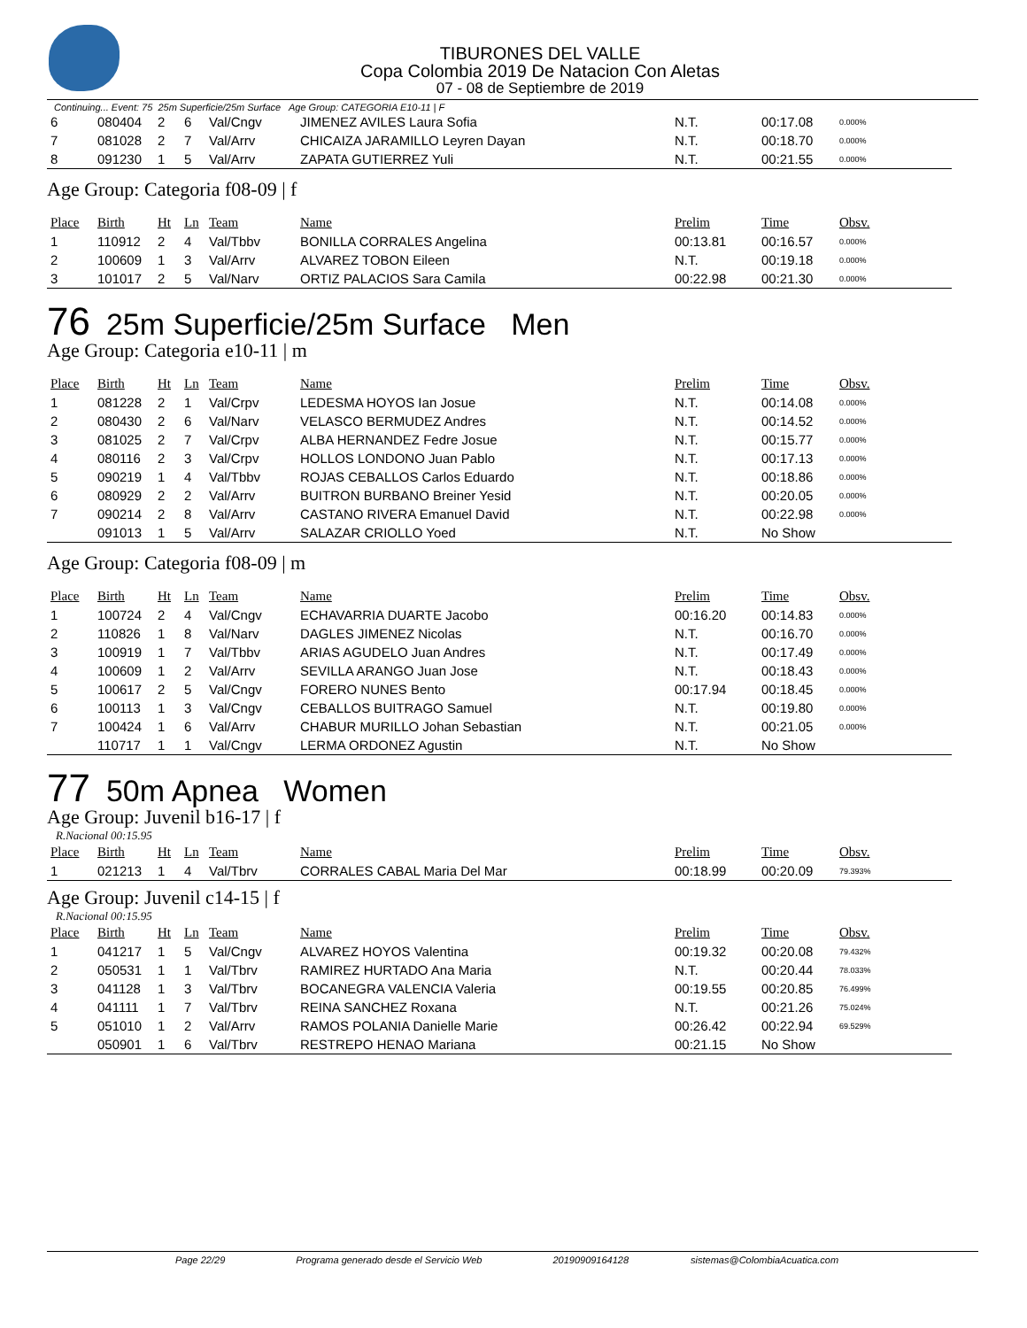TIBURONES DEL VALLE
Copa Colombia 2019 De Natacion Con Aletas
07 - 08 de Septiembre de 2019
Continuing... Event: 75 25m Superficie/25m Surface Age Group: CATEGORIA E10-11 | F
| 6 | 080404 | 2 | 6 | Val/Cngv | JIMENEZ AVILES Laura Sofia | N.T. | 00:17.08 | 0.000% |
| 7 | 081028 | 2 | 7 | Val/Arrv | CHICAIZA JARAMILLO Leyren Dayan | N.T. | 00:18.70 | 0.000% |
| 8 | 091230 | 1 | 5 | Val/Arrv | ZAPATA GUTIERREZ Yuli | N.T. | 00:21.55 | 0.000% |
Age Group: Categoria f08-09 | f
| Place | Birth | Ht | Ln | Team | Name | Prelim | Time | Obsv. |
| --- | --- | --- | --- | --- | --- | --- | --- | --- |
| 1 | 110912 | 2 | 4 | Val/Tbbv | BONILLA CORRALES Angelina | 00:13.81 | 00:16.57 | 0.000% |
| 2 | 100609 | 1 | 3 | Val/Arrv | ALVAREZ TOBON Eileen | N.T. | 00:19.18 | 0.000% |
| 3 | 101017 | 2 | 5 | Val/Narv | ORTIZ PALACIOS Sara Camila | 00:22.98 | 00:21.30 | 0.000% |
76 25m Superficie/25m Surface Men
Age Group: Categoria e10-11 | m
| Place | Birth | Ht | Ln | Team | Name | Prelim | Time | Obsv. |
| --- | --- | --- | --- | --- | --- | --- | --- | --- |
| 1 | 081228 | 2 | 1 | Val/Crpv | LEDESMA HOYOS Ian Josue | N.T. | 00:14.08 | 0.000% |
| 2 | 080430 | 2 | 6 | Val/Narv | VELASCO BERMUDEZ Andres | N.T. | 00:14.52 | 0.000% |
| 3 | 081025 | 2 | 7 | Val/Crpv | ALBA HERNANDEZ Fedre Josue | N.T. | 00:15.77 | 0.000% |
| 4 | 080116 | 2 | 3 | Val/Crpv | HOLLOS LONDONO Juan Pablo | N.T. | 00:17.13 | 0.000% |
| 5 | 090219 | 1 | 4 | Val/Tbbv | ROJAS CEBALLOS Carlos Eduardo | N.T. | 00:18.86 | 0.000% |
| 6 | 080929 | 2 | 2 | Val/Arrv | BUITRON BURBANO Breiner Yesid | N.T. | 00:20.05 | 0.000% |
| 7 | 090214 | 2 | 8 | Val/Arrv | CASTANO RIVERA Emanuel David | N.T. | 00:22.98 | 0.000% |
| | 091013 | 1 | 5 | Val/Arrv | SALAZAR CRIOLLO Yoed | N.T. | No Show | |
Age Group: Categoria f08-09 | m
| Place | Birth | Ht | Ln | Team | Name | Prelim | Time | Obsv. |
| --- | --- | --- | --- | --- | --- | --- | --- | --- |
| 1 | 100724 | 2 | 4 | Val/Cngv | ECHAVARRIA DUARTE Jacobo | 00:16.20 | 00:14.83 | 0.000% |
| 2 | 110826 | 1 | 8 | Val/Narv | DAGLES JIMENEZ Nicolas | N.T. | 00:16.70 | 0.000% |
| 3 | 100919 | 1 | 7 | Val/Tbbv | ARIAS AGUDELO Juan Andres | N.T. | 00:17.49 | 0.000% |
| 4 | 100609 | 1 | 2 | Val/Arrv | SEVILLA ARANGO Juan Jose | N.T. | 00:18.43 | 0.000% |
| 5 | 100617 | 2 | 5 | Val/Cngv | FORERO NUNES Bento | 00:17.94 | 00:18.45 | 0.000% |
| 6 | 100113 | 1 | 3 | Val/Cngv | CEBALLOS BUITRAGO Samuel | N.T. | 00:19.80 | 0.000% |
| 7 | 100424 | 1 | 6 | Val/Arrv | CHABUR MURILLO Johan Sebastian | N.T. | 00:21.05 | 0.000% |
| | 110717 | 1 | 1 | Val/Cngv | LERMA ORDONEZ Agustin | N.T. | No Show | |
77 50m Apnea Women
Age Group: Juvenil b16-17 | f
R.Nacional 00:15.95
| Place | Birth | Ht | Ln | Team | Name | Prelim | Time | Obsv. |
| --- | --- | --- | --- | --- | --- | --- | --- | --- |
| 1 | 021213 | 1 | 4 | Val/Tbrv | CORRALES CABAL Maria Del Mar | 00:18.99 | 00:20.09 | 79.393% |
Age Group: Juvenil c14-15 | f
R.Nacional 00:15.95
| Place | Birth | Ht | Ln | Team | Name | Prelim | Time | Obsv. |
| --- | --- | --- | --- | --- | --- | --- | --- | --- |
| 1 | 041217 | 1 | 5 | Val/Cngv | ALVAREZ HOYOS Valentina | 00:19.32 | 00:20.08 | 79.432% |
| 2 | 050531 | 1 | 1 | Val/Tbrv | RAMIREZ HURTADO Ana Maria | N.T. | 00:20.44 | 78.033% |
| 3 | 041128 | 1 | 3 | Val/Tbrv | BOCANEGRA VALENCIA Valeria | 00:19.55 | 00:20.85 | 76.499% |
| 4 | 041111 | 1 | 7 | Val/Tbrv | REINA SANCHEZ Roxana | N.T. | 00:21.26 | 75.024% |
| 5 | 051010 | 1 | 2 | Val/Arrv | RAMOS POLANIA Danielle Marie | 00:26.42 | 00:22.94 | 69.529% |
| | 050901 | 1 | 6 | Val/Tbrv | RESTREPO HENAO Mariana | 00:21.15 | No Show | |
Page 22/29 Programa generado desde el Servicio Web 20190909164128 sistemas@ColombiaAcuatica.com